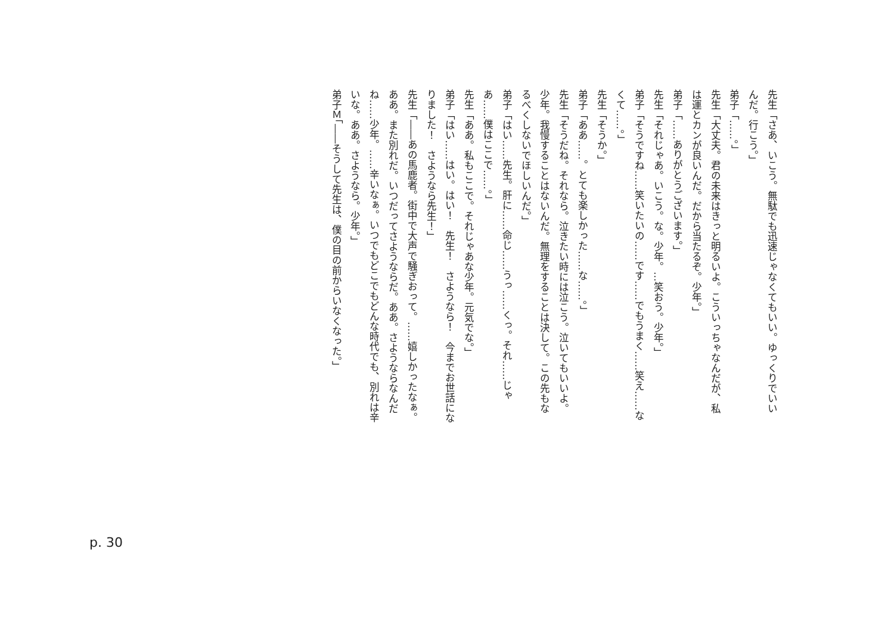先生「さあ、いこう。無駄でも迅速じゃなくてもいい。ゆっくりでいいんだ。行こう。」
弟子「……。」
先生「大丈夫。君の未来はきっと明るいよ。こういっちゃなんだが、私は運とカンが良いんだ。だから当たるぞ。少年。」
弟子「……ありがとうございます。」
先生「それじゃあ。いこう。な。少年。…笑おう。少年。」
弟子「そうですね……笑いたいの……です……でもうまく……笑え……なくて……。」
先生「そうか。」
弟子「ああ……。とても楽しかった……な……。」
先生「そうだね。それなら。泣きたい時には泣こう。泣いてもいいよ。少年。我慢することはないんだ。無理をすることは決して。この先もなるべくしないでほしいんだ。」
弟子「はい……先生。肝に……命じ……うっ……くっ。それ……じゃあ……僕はここで……。」
先生「ああ。私もここで。それじゃあな少年。元気でな。」
弟子「はい……はい。はい！　先生！　さようなら！　今までお世話になりました！　さようなら先生！」
先生「――あの馬鹿者。街中で大声で騒ぎおって。……嬉しかったなぁ。ああ。また別れだ。いつだってさようならだ。ああ。さようならなんだね……少年。……辛いなぁ。いつでもどこでもどんな時代でも、別れは辛いな。ああ。さようなら。少年。」
弟子Ｍ「――そうして先生は、僕の目の前からいなくなった。」
p. 30